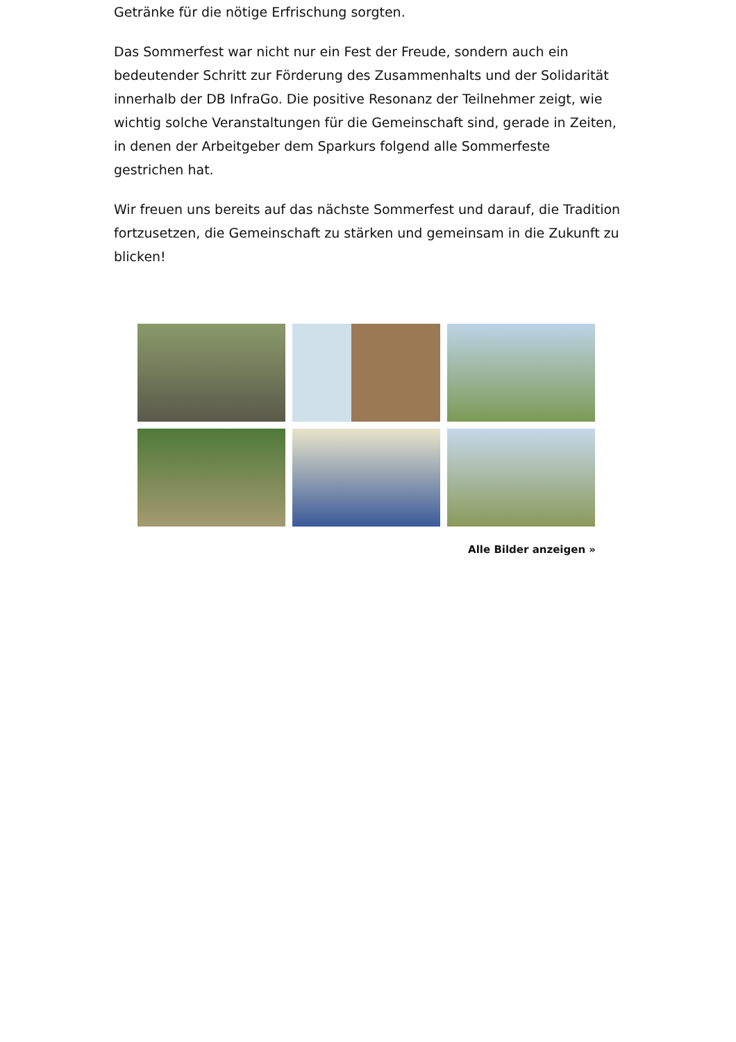Getränke für die nötige Erfrischung sorgten.
Das Sommerfest war nicht nur ein Fest der Freude, sondern auch ein bedeutender Schritt zur Förderung des Zusammenhalts und der Solidarität innerhalb der DB InfraGo. Die positive Resonanz der Teilnehmer zeigt, wie wichtig solche Veranstaltungen für die Gemeinschaft sind, gerade in Zeiten, in denen der Arbeitgeber dem Sparkurs folgend alle Sommerfeste gestrichen hat.
Wir freuen uns bereits auf das nächste Sommerfest und darauf, die Tradition fortzusetzen, die Gemeinschaft zu stärken und gemeinsam in die Zukunft zu blicken!
Alle Bilder anzeigen »